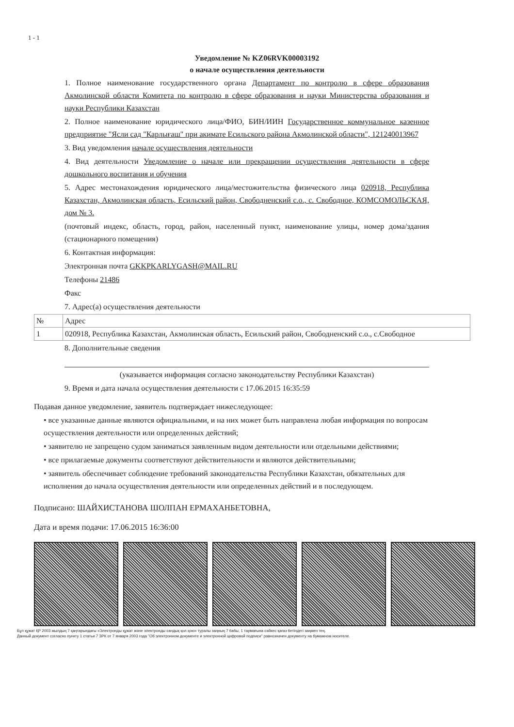1 - 1
Уведомление № KZ06RVK00003192
о начале осуществления деятельности
1. Полное наименование государственного органа Департамент по контролю в сфере образования Акмолинской области Комитета по контролю в сфере образования и науки Министерства образования и науки Республики Казахстан
2. Полное наименование юридического лица/ФИО, БИН/ИИН Государственное коммунальное казенное предприятие "Ясли сад "Карлығаш" при акимате Есильского района Акмолинской области", 121240013967
3. Вид уведомления начале осуществления деятельности
4. Вид деятельности Уведомление о начале или прекращении осуществления деятельности в сфере дошкольного воспитания и обучения
5. Адрес местонахождения юридического лица/местожительства физического лица 020918, Республика Казахстан, Акмолинская область, Есильский район, Свободненский с.о., с. Свободное, КОМСОМОЛЬСКАЯ, дом № 3.
(почтовый индекс, область, город, район, населенный пункт, наименование улицы, номер дома/здания (стационарного помещения)
6. Контактная информация:
Электронная почта GKKPKARLYGASH@MAIL.RU
Телефоны 21486
Факс
7. Адрес(а) осуществления деятельности
| № | Адрес |
| 1 | 020918, Республика Казахстан, Акмолинская область, Есильский район, Свободненский с.о., с.Свободное |
8. Дополнительные сведения
(указывается информация согласно законодательству Республики Казахстан)
9. Время и дата начала осуществления деятельности с 17.06.2015 16:35:59
Подавая данное уведомление, заявитель подтверждает нижеследующее:
• все указанные данные являются официальными, и на них может быть направлена любая информация по вопросам осуществления деятельности или определенных действий;
• заявителю не запрещено судом заниматься заявленным видом деятельности или отдельными действиями;
• все прилагаемые документы соответствуют действительности и являются действительными;
• заявитель обеспечивает соблюдение требований законодательства Республики Казахстан, обязательных для исполнения до начала осуществления деятельности или определенных действий и в последующем.
Подписано: ШАЙХИСТАНОВА ШОЛПАН ЕРМАХАНБЕТОВНА,
Дата и время подачи: 17.06.2015 16:36:00
Бұл құжат ҚР 2003 жылдың 7 қаңтарындағы «Электронды құжат және электронды сандық қол қою» туралы заңның 7 бабы, 1 тармағына сәйкес қағаз бетіндегі заңмен тең.
Данный документ согласно пункту 1 статьи 7 ЗРК от 7 января 2003 года "Об электронном документе и электронной цифровой подписи" равнозначен документу на бумажном носителе.